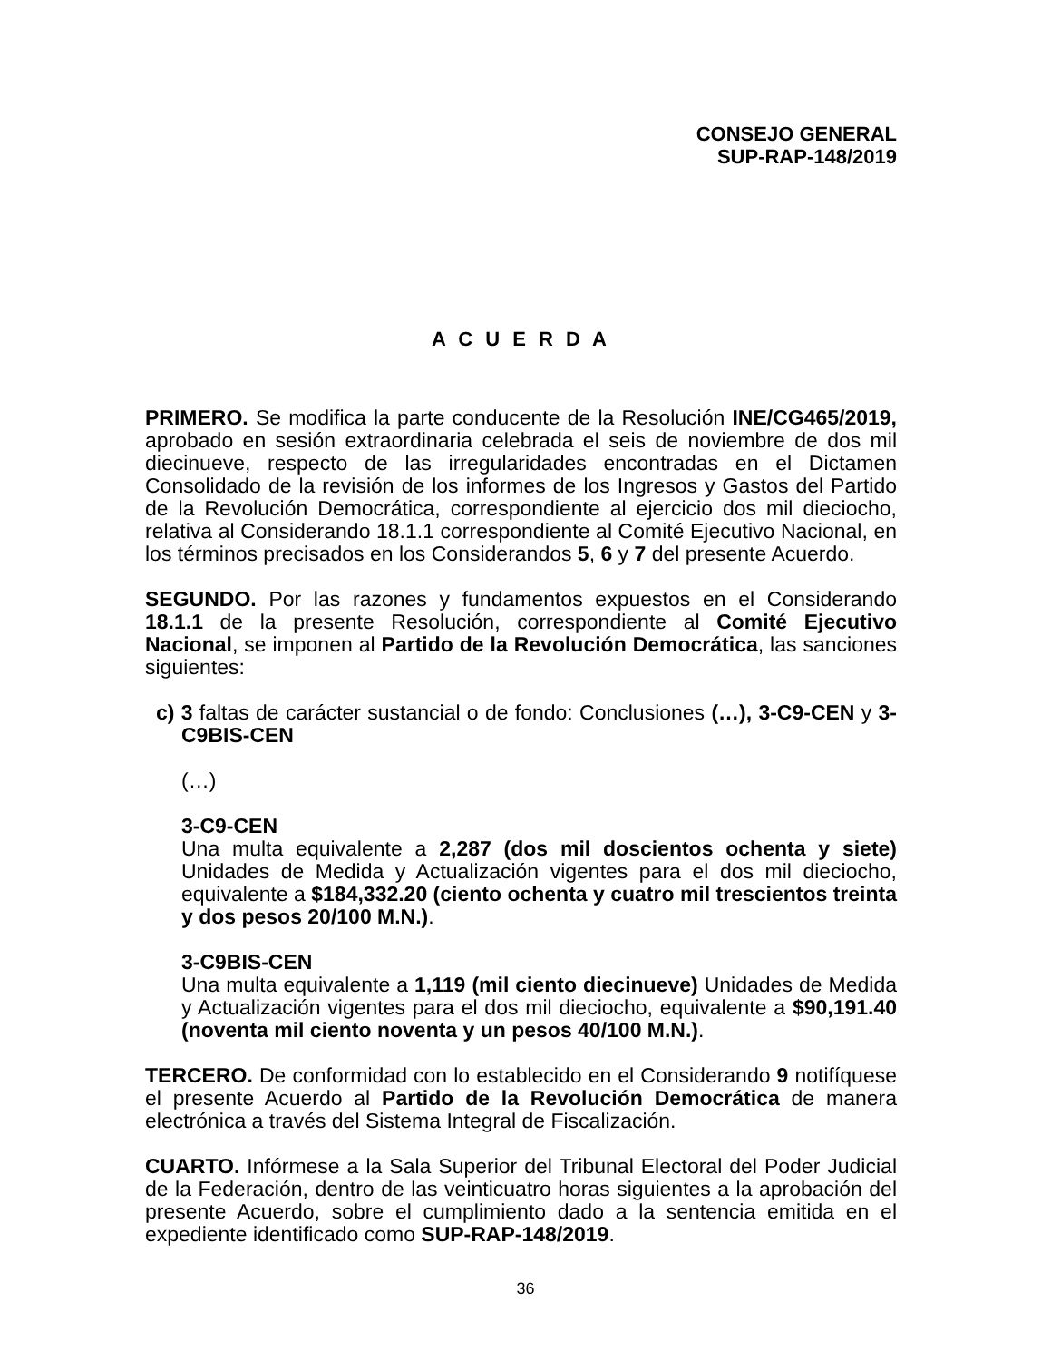CONSEJO GENERAL
SUP-RAP-148/2019
A C U E R D A
PRIMERO. Se modifica la parte conducente de la Resolución INE/CG465/2019, aprobado en sesión extraordinaria celebrada el seis de noviembre de dos mil diecinueve, respecto de las irregularidades encontradas en el Dictamen Consolidado de la revisión de los informes de los Ingresos y Gastos del Partido de la Revolución Democrática, correspondiente al ejercicio dos mil dieciocho, relativa al Considerando 18.1.1 correspondiente al Comité Ejecutivo Nacional, en los términos precisados en los Considerandos 5, 6 y 7 del presente Acuerdo.
SEGUNDO. Por las razones y fundamentos expuestos en el Considerando 18.1.1 de la presente Resolución, correspondiente al Comité Ejecutivo Nacional, se imponen al Partido de la Revolución Democrática, las sanciones siguientes:
c) 3 faltas de carácter sustancial o de fondo: Conclusiones (…), 3-C9-CEN y 3-C9BIS-CEN
(…)
3-C9-CEN
Una multa equivalente a 2,287 (dos mil doscientos ochenta y siete) Unidades de Medida y Actualización vigentes para el dos mil dieciocho, equivalente a $184,332.20 (ciento ochenta y cuatro mil trescientos treinta y dos pesos 20/100 M.N.).
3-C9BIS-CEN
Una multa equivalente a 1,119 (mil ciento diecinueve) Unidades de Medida y Actualización vigentes para el dos mil dieciocho, equivalente a $90,191.40 (noventa mil ciento noventa y un pesos 40/100 M.N.).
TERCERO. De conformidad con lo establecido en el Considerando 9 notifíquese el presente Acuerdo al Partido de la Revolución Democrática de manera electrónica a través del Sistema Integral de Fiscalización.
CUARTO. Infórmese a la Sala Superior del Tribunal Electoral del Poder Judicial de la Federación, dentro de las veinticuatro horas siguientes a la aprobación del presente Acuerdo, sobre el cumplimiento dado a la sentencia emitida en el expediente identificado como SUP-RAP-148/2019.
36